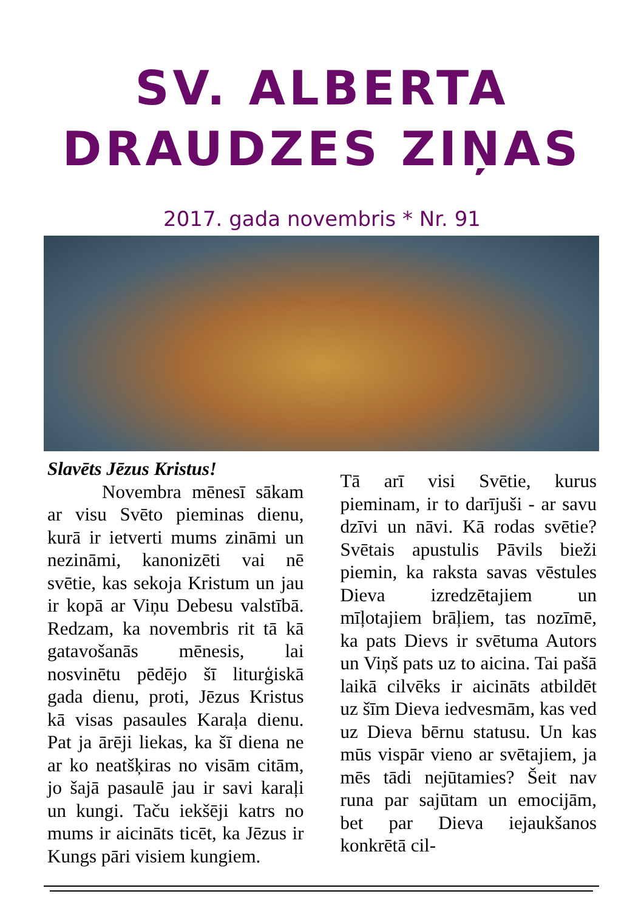SV. ALBERTA
DRAUDZES ZIŅAS
2017. gada novembris * Nr. 91
Slavēts Jēzus Kristus!
Novembra mēnesī sākam ar visu Svēto pieminas dienu, kurā ir ietverti mums zināmi un nezināmi, kanonizēti vai nē svētie, kas sekoja Kristum un jau ir kopā ar Viņu Debesu valstībā. Redzam, ka novembris rit tā kā gatavošanās mēnesis, lai nosvinētu pēdējo šī liturģiskā gada dienu, proti, Jēzus Kristus kā visas pasaules Karaļa dienu. Pat ja ārēji liekas, ka šī diena ne ar ko neatšķiras no visām citām, jo šajā pasaulē jau ir savi karaļi un kungi. Taču iekšēji katrs no mums ir aicināts ticēt, ka Jēzus ir Kungs pāri visiem kungiem.
Tā arī visi Svētie, kurus pieminam, ir to darījuši - ar savu dzīvi un nāvi. Kā rodas svētie? Svētais apustulis Pāvils bieži piemin, ka raksta savas vēstules Dieva izredzētajiem un mīļotajiem brāļiem, tas nozīmē, ka pats Dievs ir svētuma Autors un Viņš pats uz to aicina. Tai pašā laikā cilvēks ir aicināts atbildēt uz šīm Dieva iedvesmām, kas ved uz Dieva bērnu statusu. Un kas mūs vispār vieno ar svētajiem, ja mēs tādi nejūtamies? Šeit nav runa par sajūtam un emocijām, bet par Dieva iejaukšanos konkrētā cil-